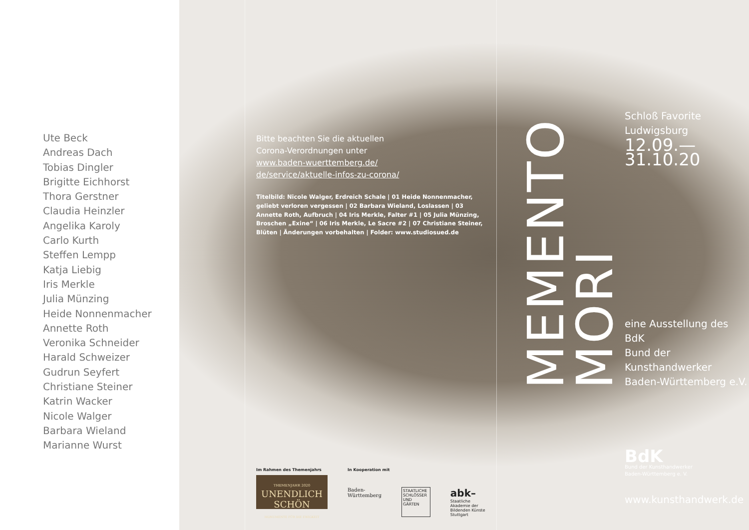Ute Beck
Andreas Dach
Tobias Dingler
Brigitte Eichhorst
Thora Gerstner
Claudia Heinzler
Angelika Karoly
Carlo Kurth
Steffen Lempp
Katja Liebig
Iris Merkle
Julia Münzing
Heide Nonnenmacher
Annette Roth
Veronika Schneider
Harald Schweizer
Gudrun Seyfert
Christiane Steiner
Katrin Wacker
Nicole Walger
Barbara Wieland
Marianne Wurst
Bitte beachten Sie die aktuellen
Corona-Verordnungen unter
www.baden-wuerttemberg.de/
de/service/aktuelle-infos-zu-corona/
Titelbild: Nicole Walger, Erdreich Schale | 01 Heide Nonnenmacher, geliebt verloren vergessen | 02 Barbara Wieland, Loslassen | 03 Annette Roth, Aufbruch | 04 Iris Merkle, Falter #1 | 05 Julia Münzing, Broschen „Exine“ | 06 Iris Merkle, Le Sacre #2 | 07 Christiane Steiner, Blüten | Änderungen vorbehalten | Folder: www.studiosued.de
Im Rahmen des Themenjahrs
THEMENJAHR 2020
UNENDLICH
SCHÖN
MONUMENTE FÜR DIE EWIGKEIT
In Kooperation mit
Baden-Württemberg STAATLICHE SCHLÖSSER UND GÄRTEN abk–
Staatliche Akademie der Bildenden Künste Stuttgart
MEMENTO
MORI
Schloß Favorite
Ludwigsburg
12.09.—31.10.20
eine Ausstellung des BdK
Bund der Kunsthandwerker
Baden-Württemberg e.V.
BdK
Bund der Kunsthandwerker
Baden-Württemberg e. V.
www.kunsthandwerk.de